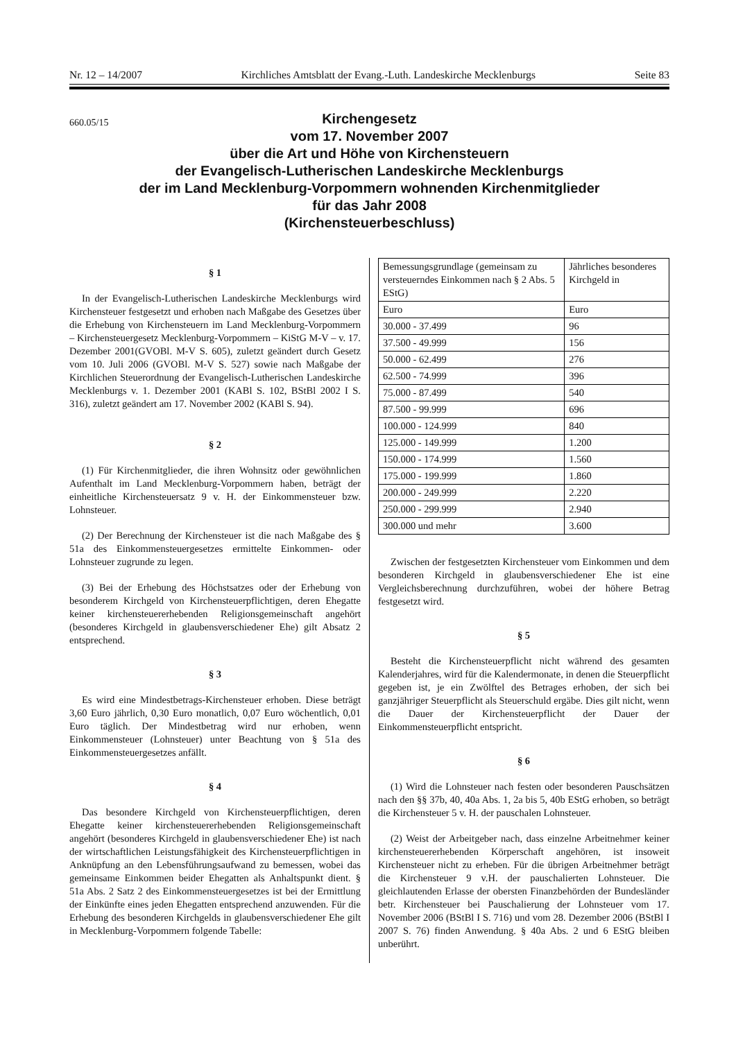Nr. 12 – 14/2007 Kirchliches Amtsblatt der Evang.-Luth. Landeskirche Mecklenburgs Seite 83
660.05/15
Kirchengesetz
vom 17. November 2007
über die Art und Höhe von Kirchensteuern
der Evangelisch-Lutherischen Landeskirche Mecklenburgs
der im Land Mecklenburg-Vorpommern wohnenden Kirchenmitglieder
für das Jahr 2008
(Kirchensteuerbeschluss)
§ 1
In der Evangelisch-Lutherischen Landeskirche Mecklenburgs wird Kirchensteuer festgesetzt und erhoben nach Maßgabe des Gesetzes über die Erhebung von Kirchensteuern im Land Mecklenburg-Vorpommern – Kirchensteuergesetz Mecklenburg-Vorpommern – KiStG M-V – v. 17. Dezember 2001(GVOBl. M-V S. 605), zuletzt geändert durch Gesetz vom 10. Juli 2006 (GVOBl. M-V S. 527) sowie nach Maßgabe der Kirchlichen Steuerordnung der Evangelisch-Lutherischen Landeskirche Mecklenburgs v. 1. Dezember 2001 (KABl S. 102, BStBl 2002 I S. 316), zuletzt geändert am 17. November 2002 (KABl S. 94).
§ 2
(1) Für Kirchenmitglieder, die ihren Wohnsitz oder gewöhnlichen Aufenthalt im Land Mecklenburg-Vorpommern haben, beträgt der einheitliche Kirchensteuersatz 9 v. H. der Einkommensteuer bzw. Lohnsteuer.
(2) Der Berechnung der Kirchensteuer ist die nach Maßgabe des § 51a des Einkommensteuergesetzes ermittelte Einkommen- oder Lohnsteuer zugrunde zu legen.
(3) Bei der Erhebung des Höchstsatzes oder der Erhebung von besonderem Kirchgeld von Kirchensteuerpflichtigen, deren Ehegatte keiner kirchensteuererhebenden Religionsgemeinschaft angehört (besonderes Kirchgeld in glaubensverschiedener Ehe) gilt Absatz 2 entsprechend.
§ 3
Es wird eine Mindestbetrags-Kirchensteuer erhoben. Diese beträgt 3,60 Euro jährlich, 0,30 Euro monatlich, 0,07 Euro wöchentlich, 0,01 Euro täglich. Der Mindestbetrag wird nur erhoben, wenn Einkommensteuer (Lohnsteuer) unter Beachtung von § 51a des Einkommensteuergesetzes anfällt.
§ 4
Das besondere Kirchgeld von Kirchensteuerpflichtigen, deren Ehegatte keiner kirchensteuererhebenden Religionsgemeinschaft angehört (besonderes Kirchgeld in glaubensverschiedener Ehe) ist nach der wirtschaftlichen Leistungsfähigkeit des Kirchensteuerpflichtigen in Anknüpfung an den Lebensführungsaufwand zu bemessen, wobei das gemeinsame Einkommen beider Ehegatten als Anhaltspunkt dient. § 51a Abs. 2 Satz 2 des Einkommensteuergesetzes ist bei der Ermittlung der Einkünfte eines jeden Ehegatten entsprechend anzuwenden. Für die Erhebung des besonderen Kirchgelds in glaubensverschiedener Ehe gilt in Mecklenburg-Vorpommern folgende Tabelle:
| Bemessungsgrundlage (gemeinsam zu versteuerndes Einkommen nach § 2 Abs. 5 EStG) | Jährliches besonderes Kirchgeld in |
| Euro | Euro |
| 30.000 - 37.499 | 96 |
| 37.500 - 49.999 | 156 |
| 50.000 - 62.499 | 276 |
| 62.500 - 74.999 | 396 |
| 75.000 - 87.499 | 540 |
| 87.500 - 99.999 | 696 |
| 100.000 - 124.999 | 840 |
| 125.000 - 149.999 | 1.200 |
| 150.000 - 174.999 | 1.560 |
| 175.000 - 199.999 | 1.860 |
| 200.000 - 249.999 | 2.220 |
| 250.000 - 299.999 | 2.940 |
| 300.000 und mehr | 3.600 |
Zwischen der festgesetzten Kirchensteuer vom Einkommen und dem besonderen Kirchgeld in glaubensverschiedener Ehe ist eine Vergleichsberechnung durchzuführen, wobei der höhere Betrag festgesetzt wird.
§ 5
Besteht die Kirchensteuerpflicht nicht während des gesamten Kalenderjahres, wird für die Kalendermonate, in denen die Steuerpflicht gegeben ist, je ein Zwölftel des Betrages erhoben, der sich bei ganzjähriger Steuerpflicht als Steuerschuld ergäbe. Dies gilt nicht, wenn die Dauer der Kirchensteuerpflicht der Dauer der Einkommensteuerpflicht entspricht.
§ 6
(1) Wird die Lohnsteuer nach festen oder besonderen Pauschsätzen nach den §§ 37b, 40, 40a Abs. 1, 2a bis 5, 40b EStG erhoben, so beträgt die Kirchensteuer 5 v. H. der pauschalen Lohnsteuer.
(2) Weist der Arbeitgeber nach, dass einzelne Arbeitnehmer keiner kirchensteuererhebenden Körperschaft angehören, ist insoweit Kirchensteuer nicht zu erheben. Für die übrigen Arbeitnehmer beträgt die Kirchensteuer 9 v.H. der pauschalierten Lohnsteuer. Die gleichlautenden Erlasse der obersten Finanzbehörden der Bundesländer betr. Kirchensteuer bei Pauschalierung der Lohnsteuer vom 17. November 2006 (BStBl I S. 716) und vom 28. Dezember 2006 (BStBl I 2007 S. 76) finden Anwendung. § 40a Abs. 2 und 6 EStG bleiben unberührt.